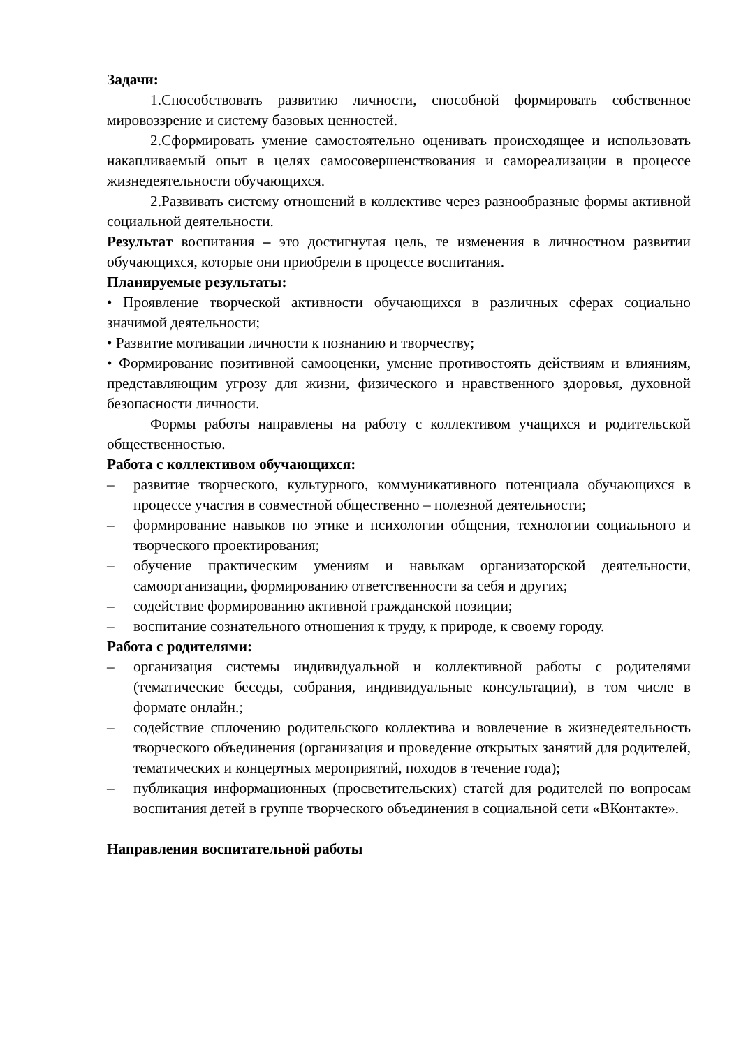Задачи:
1.Способствовать развитию личности, способной формировать собственное мировоззрение и систему базовых ценностей.
2.Сформировать умение самостоятельно оценивать происходящее и использовать накапливаемый опыт в целях самосовершенствования и самореализации в процессе жизнедеятельности обучающихся.
2.Развивать систему отношений в коллективе через разнообразные формы активной социальной деятельности.
Результат воспитания – это достигнутая цель, те изменения в личностном развитии обучающихся, которые они приобрели в процессе воспитания.
Планируемые результаты:
• Проявление творческой активности обучающихся в различных сферах социально значимой деятельности;
• Развитие мотивации личности к познанию и творчеству;
• Формирование позитивной самооценки, умение противостоять действиям и влияниям, представляющим угрозу для жизни, физического и нравственного здоровья, духовной безопасности личности.
Формы работы направлены на работу с коллективом учащихся и родительской общественностью.
Работа с коллективом обучающихся:
– развитие творческого, культурного, коммуникативного потенциала обучающихся в процессе участия в совместной общественно – полезной деятельности;
– формирование навыков по этике и психологии общения, технологии социального и творческого проектирования;
– обучение практическим умениям и навыкам организаторской деятельности, самоорганизации, формированию ответственности за себя и других;
– содействие формированию активной гражданской позиции;
– воспитание сознательного отношения к труду, к природе, к своему городу.
Работа с родителями:
– организация системы индивидуальной и коллективной работы с родителями (тематические беседы, собрания, индивидуальные консультации), в том числе в формате онлайн.;
– содействие сплочению родительского коллектива и вовлечение в жизнедеятельность творческого объединения (организация и проведение открытых занятий для родителей, тематических и концертных мероприятий, походов в течение года);
– публикация информационных (просветительских) статей для родителей по вопросам воспитания детей в группе творческого объединения в социальной сети «ВКонтакте».
Направления воспитательной работы